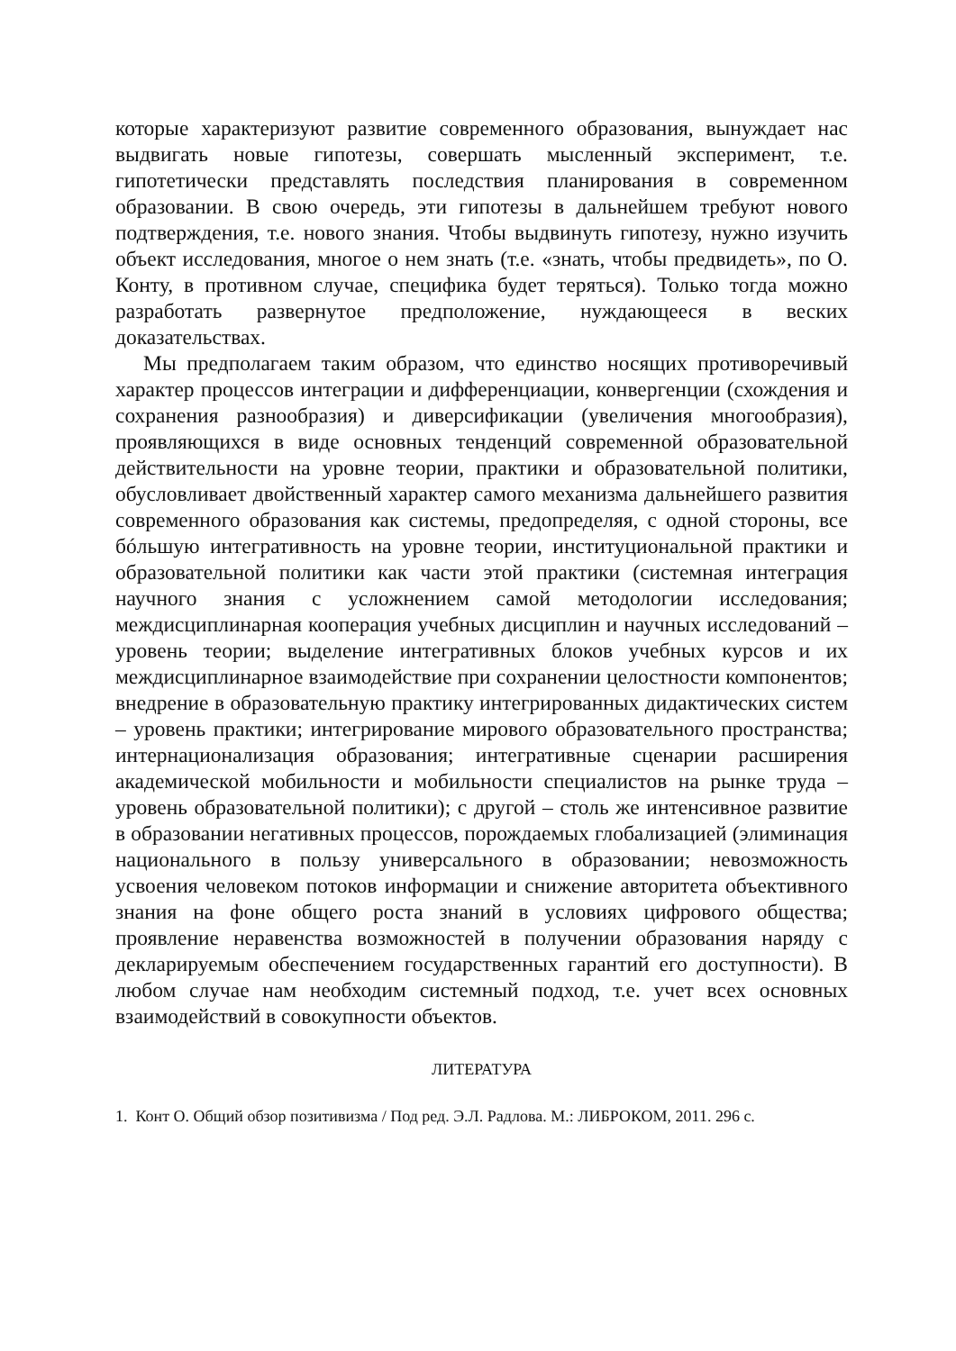которые характеризуют развитие современного образования, вынуждает нас выдвигать новые гипотезы, совершать мысленный эксперимент, т.е. гипотетически представлять последствия планирования в современном образовании. В свою очередь, эти гипотезы в дальнейшем требуют нового подтверждения, т.е. нового знания. Чтобы выдвинуть гипотезу, нужно изучить объект исследования, многое о нем знать (т.е. «знать, чтобы предвидеть», по О. Конту, в противном случае, специфика будет теряться). Только тогда можно разработать развернутое предположение, нуждающееся в веских доказательствах.
Мы предполагаем таким образом, что единство носящих противоречивый характер процессов интеграции и дифференциации, конвергенции (схождения и сохранения разнообразия) и диверсификации (увеличения многообразия), проявляющихся в виде основных тенденций современной образовательной действительности на уровне теории, практики и образовательной политики, обусловливает двойственный характер самого механизма дальнейшего развития современного образования как системы, предопределяя, с одной стороны, все бóльшую интегративность на уровне теории, институциональной практики и образовательной политики как части этой практики (системная интеграция научного знания с усложнением самой методологии исследования; междисциплинарная кооперация учебных дисциплин и научных исследований – уровень теории; выделение интегративных блоков учебных курсов и их междисциплинарное взаимодействие при сохранении целостности компонентов; внедрение в образовательную практику интегрированных дидактических систем – уровень практики; интегрирование мирового образовательного пространства; интернационализация образования; интегративные сценарии расширения академической мобильности и мобильности специалистов на рынке труда – уровень образовательной политики); с другой – столь же интенсивное развитие в образовании негативных процессов, порождаемых глобализацией (элиминация национального в пользу универсального в образовании; невозможность усвоения человеком потоков информации и снижение авторитета объективного знания на фоне общего роста знаний в условиях цифрового общества; проявление неравенства возможностей в получении образования наряду с декларируемым обеспечением государственных гарантий его доступности). В любом случае нам необходим системный подход, т.е. учет всех основных взаимодействий в совокупности объектов.
ЛИТЕРАТУРА
1. Конт О. Общий обзор позитивизма / Под ред. Э.Л. Радлова. М.: ЛИБРОКОМ, 2011. 296 с.